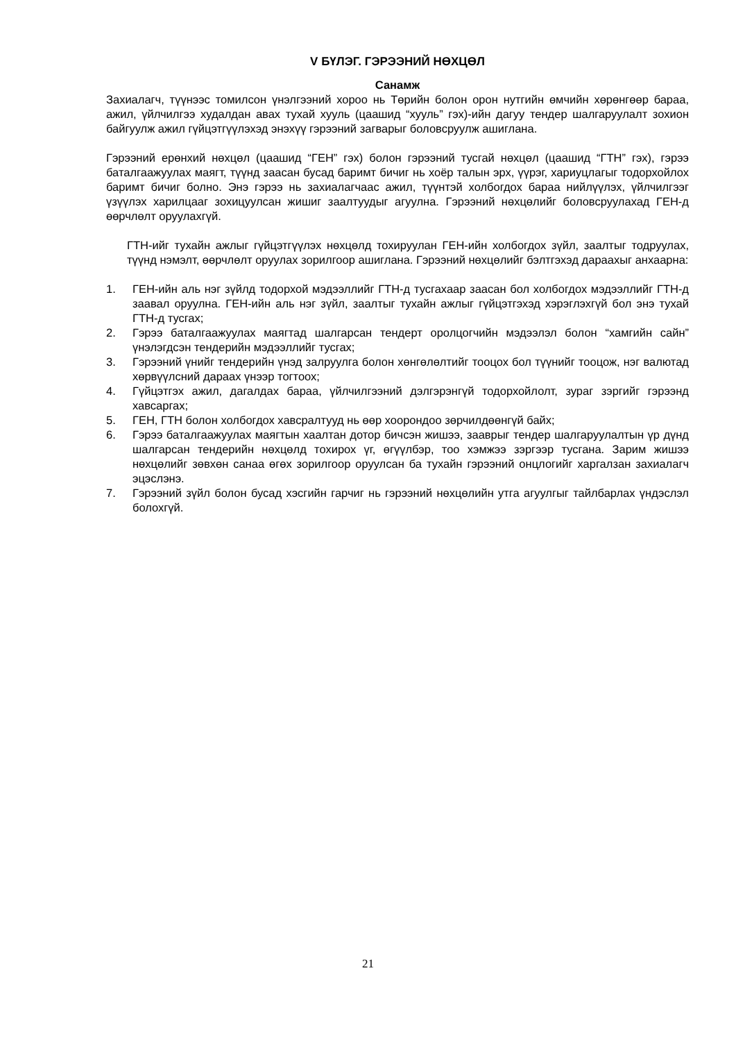V БҮЛЭГ. ГЭРЭЭНИЙ НӨХЦӨЛ
Санамж
Захиалагч, түүнээс томилсон үнэлгээний хороо нь Төрийн болон орон нутгийн өмчийн хөрөнгөөр бараа, ажил, үйлчилгээ худалдан авах тухай хууль (цаашид “хууль” гэх)-ийн дагуу тендер шалгаруулалт зохион байгуулж ажил гүйцэтгүүлэхэд энэхүү гэрээний загварыг боловсруулж ашиглана.
Гэрээний ерөнхий нөхцөл (цаашид “ГЕН” гэх) болон гэрээний тусгай нөхцөл (цаашид “ГТН” гэх), гэрээ баталгаажуулах маягт, түүнд заасан бусад баримт бичиг нь хоёр талын эрх, үүрэг, хариуцлагыг тодорхойлох баримт бичиг болно. Энэ гэрээ нь захиалагчаас ажил, түүнтэй холбогдох бараа нийлүүлэх, үйлчилгээг үзүүлэх харилцааг зохицуулсан жишиг заалтуудыг агуулна. Гэрээний нөхцөлийг боловсруулахад ГЕН-д өөрчлөлт оруулахгүй.
ГТН-ийг тухайн ажлыг гүйцэтгүүлэх нөхцөлд тохируулан ГЕН-ийн холбогдох зүйл, заалтыг тодруулах, түүнд нэмэлт, өөрчлөлт оруулах зорилгоор ашиглана. Гэрээний нөхцөлийг бэлтгэхэд дараахыг анхаарна:
1. ГЕН-ийн аль нэг зүйлд тодорхой мэдээллийг ГТН-д тусгахаар заасан бол холбогдох мэдээллийг ГТН-д заавал оруулна. ГЕН-ийн аль нэг зүйл, заалтыг тухайн ажлыг гүйцэтгэхэд хэрэглэхгүй бол энэ тухай ГТН-д тусгах;
2. Гэрээ баталгаажуулах маягтад шалгарсан тендерт оролцогчийн мэдээлэл болон “хамгийн сайн” үнэлэгдсэн тендерийн мэдээллийг тусгах;
3. Гэрээний үнийг тендерийн үнэд залруулга болон хөнгөлөлтийг тооцох бол түүнийг тооцож, нэг валютад хөрвүүлсний дараах үнээр тогтоох;
4. Гүйцэтгэх ажил, дагалдах бараа, үйлчилгээний дэлгэрэнгүй тодорхойлолт, зураг зэргийг гэрээнд хавсаргах;
5. ГЕН, ГТН болон холбогдох хавсралтууд нь өөр хоорондоо зөрчилдөөнгүй байх;
6. Гэрээ баталгаажуулах маягтын хаалтан дотор бичсэн жишээ, зааврыг тендер шалгаруулалтын үр дүнд шалгарсан тендерийн нөхцөлд тохирох үг, өгүүлбэр, тоо хэмжээ зэргээр тусгана. Зарим жишээ нөхцөлийг зөвхөн санаа өгөх зорилгоор оруулсан ба тухайн гэрээний онцлогийг харгалзан захиалагч эцэслэнэ.
7. Гэрээний зүйл болон бусад хэсгийн гарчиг нь гэрээний нөхцөлийн утга агуулгыг тайлбарлах үндэслэл болохгүй.
21